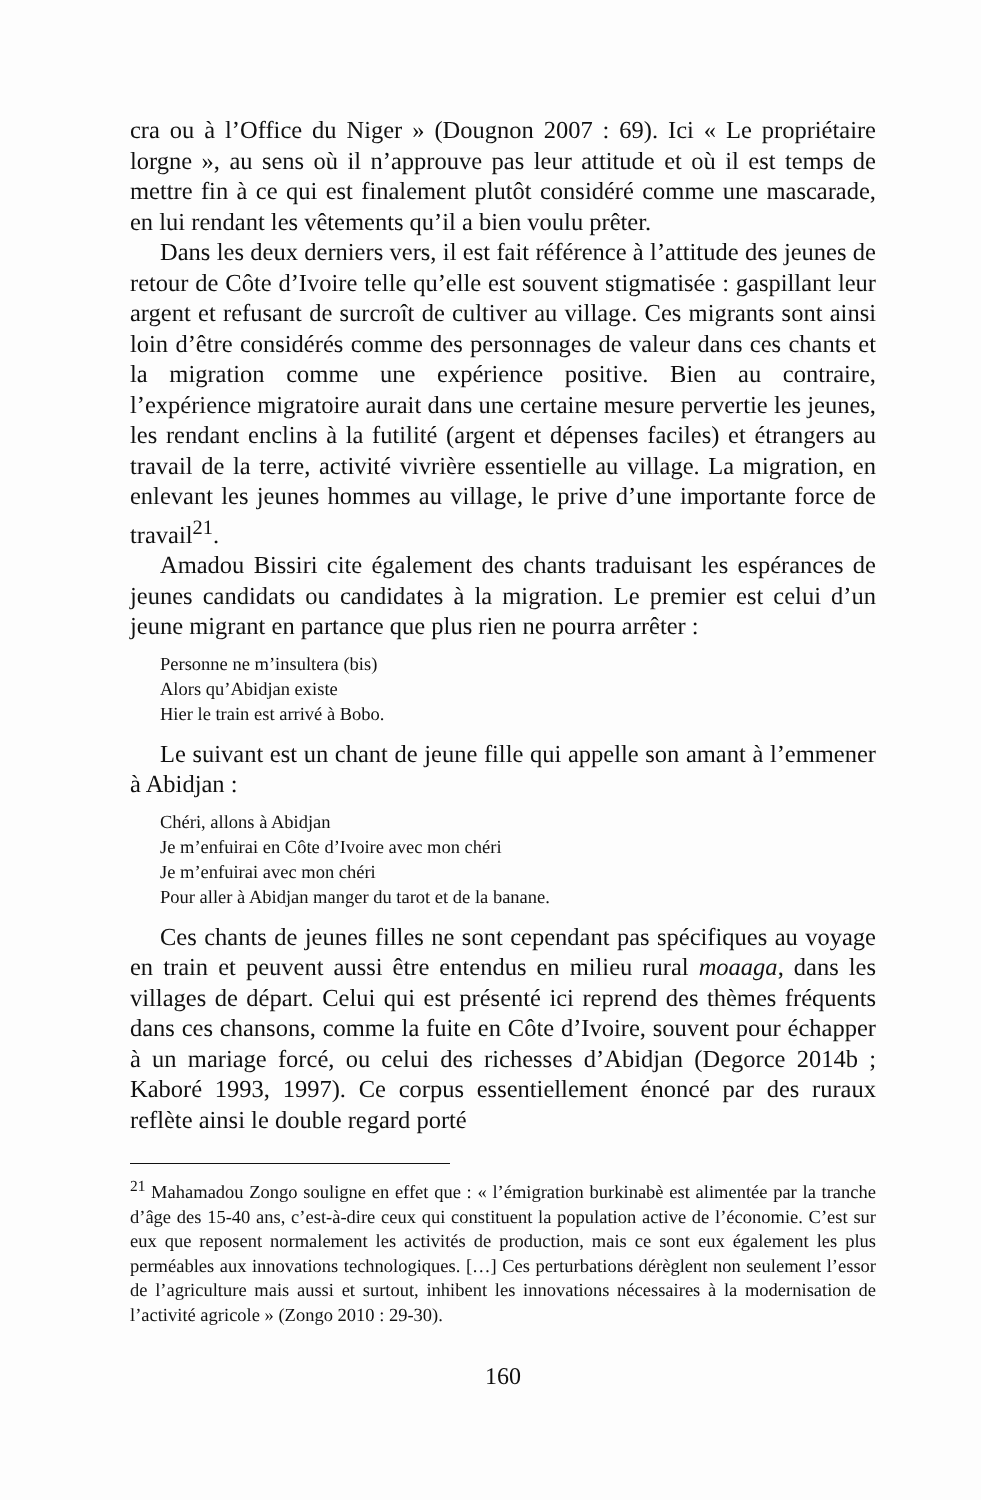cra ou à l’Office du Niger » (Dougnon 2007 : 69). Ici « Le propriétaire lorgne », au sens où il n’approuve pas leur attitude et où il est temps de mettre fin à ce qui est finalement plutôt considéré comme une mascarade, en lui rendant les vêtements qu’il a bien voulu prêter.
Dans les deux derniers vers, il est fait référence à l’attitude des jeunes de retour de Côte d’Ivoire telle qu’elle est souvent stigmatisée : gaspillant leur argent et refusant de surcroît de cultiver au village. Ces migrants sont ainsi loin d’être considérés comme des personnages de valeur dans ces chants et la migration comme une expérience positive. Bien au contraire, l’expérience migratoire aurait dans une certaine mesure pervertie les jeunes, les rendant enclins à la futilité (argent et dépenses faciles) et étrangers au travail de la terre, activité vivrière essentielle au village. La migration, en enlevant les jeunes hommes au village, le prive d’une importante force de travail<sup>21</sup>.
Amadou Bissiri cite également des chants traduisant les espérances de jeunes candidats ou candidates à la migration. Le premier est celui d’un jeune migrant en partance que plus rien ne pourra arrêter :
Personne ne m’insultera (bis)
Alors qu’Abidjan existe
Hier le train est arrivé à Bobo.
Le suivant est un chant de jeune fille qui appelle son amant à l’emmener à Abidjan :
Chéri, allons à Abidjan
Je m’enfuirai en Côte d’Ivoire avec mon chéri
Je m’enfuirai avec mon chéri
Pour aller à Abidjan manger du tarot et de la banane.
Ces chants de jeunes filles ne sont cependant pas spécifiques au voyage en train et peuvent aussi être entendus en milieu rural moaaga, dans les villages de départ. Celui qui est présenté ici reprend des thèmes fréquents dans ces chansons, comme la fuite en Côte d’Ivoire, souvent pour échapper à un mariage forcé, ou celui des richesses d’Abidjan (Degorce 2014b ; Kaboré 1993, 1997). Ce corpus essentiellement énoncé par des ruraux reflète ainsi le double regard porté
<sup>21</sup> Mahamadou Zongo souligne en effet que : « l’émigration burkinabè est alimentée par la tranche d’âge des 15-40 ans, c’est-à-dire ceux qui constituent la population active de l’économie. C’est sur eux que reposent normalement les activités de production, mais ce sont eux également les plus perméables aux innovations technologiques. […] Ces perturbations dérèglent non seulement l’essor de l’agriculture mais aussi et surtout, inhibent les innovations nécessaires à la modernisation de l’activité agricole » (Zongo 2010 : 29-30).
160